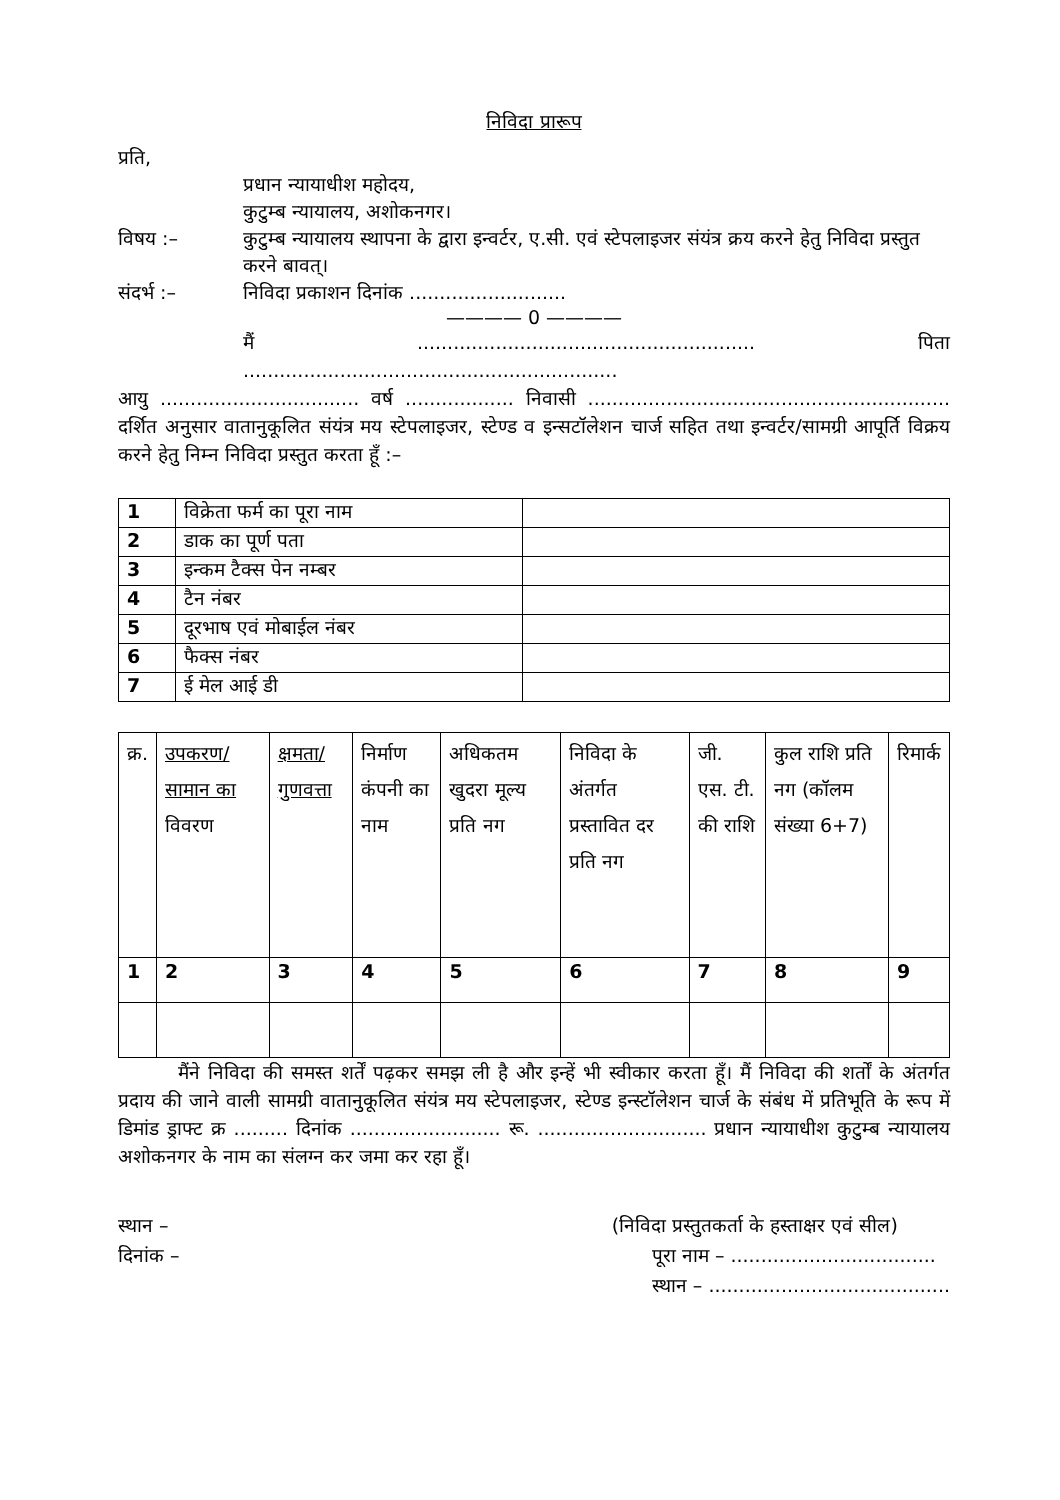निविदा प्रारूप
प्रति,
प्रधान न्यायाधीश महोदय,
कुटुम्ब न्यायालय, अशोकनगर।
विषय :– कुटुम्ब न्यायालय स्थापना के द्वारा इन्वर्टर, ए.सी. एवं स्टेपलाइजर संयंत्र क्रय करने हेतु निविदा प्रस्तुत करने बावत्।
संदर्भ :– निविदा प्रकाशन दिनांक ..........................
———— 0 ————
मैं ........................................................ पिता ..............................................................
आयु ................................. वर्ष .................. निवासी ............................................................ दर्शित अनुसार वातानुकूलित संयंत्र मय स्टेपलाइजर, स्टेण्ड व इन्सटॉलेशन चार्ज सहित तथा इन्वर्टर/सामग्री आपूर्ति विक्रय करने हेतु निम्न निविदा प्रस्तुत करता हूँ :–
| 1 | विक्रेता फर्म का पूरा नाम | |
| 2 | डाक का पूर्ण पता | |
| 3 | इन्कम टैक्स पेन नम्बर | |
| 4 | टैन नंबर | |
| 5 | दूरभाष एवं मोबाईल नंबर | |
| 6 | फैक्स नंबर | |
| 7 | ई मेल आई डी | |
| क्र. | उपकरण/ सामान का विवरण | क्षमता/ गुणवत्ता | निर्माण कंपनी का नाम | अधिकतम खुदरा मूल्य प्रति नग | निविदा के अंतर्गत प्रस्तावित दर प्रति नग | जी. एस. टी. की राशि | कुल राशि प्रति नग (कॉलम संख्या 6+7) | रिमार्क |
| --- | --- | --- | --- | --- | --- | --- | --- | --- |
| 1 | 2 | 3 | 4 | 5 | 6 | 7 | 8 | 9 |
मैंने निविदा की समस्त शर्तें पढ़कर समझ ली है और इन्हें भी स्वीकार करता हूँ। मैं निविदा की शर्तों के अंतर्गत प्रदाय की जाने वाली सामग्री वातानुकूलित संयंत्र मय स्टेपलाइजर, स्टेण्ड इन्स्टॉलेशन चार्ज के संबंध में प्रतिभूति के रूप में डिमांड ड्राफ्ट क्र ......... दिनांक ......................... रू. ............................ प्रधान न्यायाधीश कुटुम्ब न्यायालय अशोकनगर के नाम का संलग्न कर जमा कर रहा हूँ।
स्थान –
दिनांक –
(निविदा प्रस्तुतकर्ता के हस्ताक्षर एवं सील)
पूरा नाम – ..................................
स्थान – ........................................